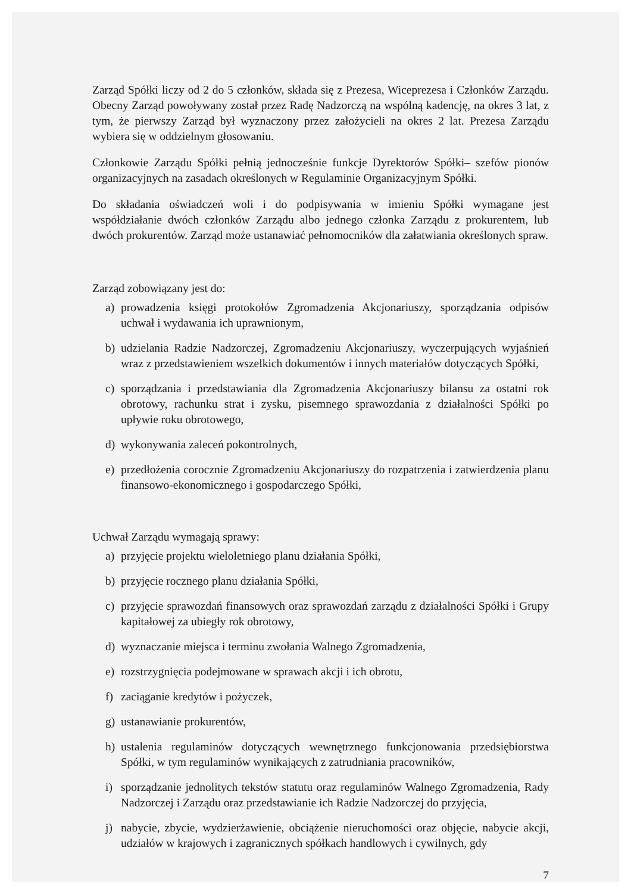Zarząd Spółki liczy od 2 do 5 członków, składa się z Prezesa, Wiceprezesa i Członków Zarządu. Obecny Zarząd powoływany został przez Radę Nadzorczą na wspólną kadencję, na okres 3 lat, z tym, że pierwszy Zarząd był wyznaczony przez założycieli na okres 2 lat. Prezesa Zarządu wybiera się w oddzielnym głosowaniu.
Członkowie Zarządu Spółki pełnią jednocześnie funkcje Dyrektorów Spółki– szefów pionów organizacyjnych na zasadach określonych w Regulaminie Organizacyjnym Spółki.
Do składania oświadczeń woli i do podpisywania w imieniu Spółki wymagane jest współdziałanie dwóch członków Zarządu albo jednego członka Zarządu z prokurentem, lub dwóch prokurentów. Zarząd może ustanawiać pełnomocników dla załatwiania określonych spraw.
Zarząd zobowiązany jest do:
a) prowadzenia księgi protokołów Zgromadzenia Akcjonariuszy, sporządzania odpisów uchwał i wydawania ich uprawnionym,
b) udzielania Radzie Nadzorczej, Zgromadzeniu Akcjonariuszy, wyczerpujących wyjaśnień wraz z przedstawieniem wszelkich dokumentów i innych materiałów dotyczących Spółki,
c) sporządzania i przedstawiania dla Zgromadzenia Akcjonariuszy bilansu za ostatni rok obrotowy, rachunku strat i zysku, pisemnego sprawozdania z działalności Spółki po upływie roku obrotowego,
d) wykonywania zaleceń pokontrolnych,
e) przedłożenia corocznie Zgromadzeniu Akcjonariuszy do rozpatrzenia i zatwierdzenia planu finansowo-ekonomicznego i gospodarczego Spółki,
Uchwał Zarządu wymagają sprawy:
a) przyjęcie projektu wieloletniego planu działania Spółki,
b) przyjęcie rocznego planu działania Spółki,
c) przyjęcie sprawozdań finansowych oraz sprawozdań zarządu z działalności Spółki i Grupy kapitałowej za ubiegły rok obrotowy,
d) wyznaczanie miejsca i terminu zwołania Walnego Zgromadzenia,
e) rozstrzygnięcia podejmowane w sprawach akcji i ich obrotu,
f) zaciąganie kredytów i pożyczek,
g) ustanawianie prokurentów,
h) ustalenia regulaminów dotyczących wewnętrznego funkcjonowania przedsiębiorstwa Spółki, w tym regulaminów wynikających z zatrudniania pracowników,
i) sporządzanie jednolitych tekstów statutu oraz regulaminów Walnego Zgromadzenia, Rady Nadzorczej i Zarządu oraz przedstawianie ich Radzie Nadzorczej do przyjęcia,
j) nabycie, zbycie, wydzierżawienie, obciążenie nieruchomości oraz objęcie, nabycie akcji, udziałów w krajowych i zagranicznych spółkach handlowych i cywilnych, gdy
7